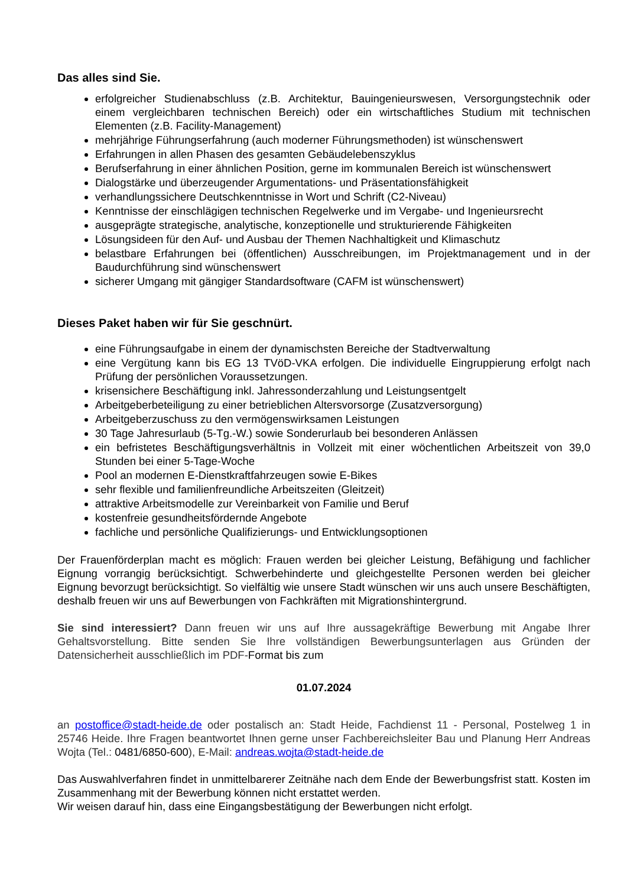Das alles sind Sie.
erfolgreicher Studienabschluss (z.B. Architektur, Bauingenieurswesen, Versorgungstechnik oder einem vergleichbaren technischen Bereich) oder ein wirtschaftliches Studium mit technischen Elementen (z.B. Facility-Management)
mehrjährige Führungserfahrung (auch moderner Führungsmethoden) ist wünschenswert
Erfahrungen in allen Phasen des gesamten Gebäudelebenszyklus
Berufserfahrung in einer ähnlichen Position, gerne im kommunalen Bereich ist wünschenswert
Dialogstärke und überzeugender Argumentations- und Präsentationsfähigkeit
verhandlungssichere Deutschkenntnisse in Wort und Schrift (C2-Niveau)
Kenntnisse der einschlägigen technischen Regelwerke und im Vergabe- und Ingenieursrecht
ausgeprägte strategische, analytische, konzeptionelle und strukturierende Fähigkeiten
Lösungsideen für den Auf- und Ausbau der Themen Nachhaltigkeit und Klimaschutz
belastbare Erfahrungen bei (öffentlichen) Ausschreibungen, im Projektmanagement und in der Baudurchführung sind wünschenswert
sicherer Umgang mit gängiger Standardsoftware (CAFM ist wünschenswert)
Dieses Paket haben wir für Sie geschnürt.
eine Führungsaufgabe in einem der dynamischsten Bereiche der Stadtverwaltung
eine Vergütung kann bis EG 13 TVöD-VKA erfolgen. Die individuelle Eingruppierung erfolgt nach Prüfung der persönlichen Voraussetzungen.
krisensichere Beschäftigung inkl. Jahressonderzahlung und Leistungsentgelt
Arbeitgeberbeteiligung zu einer betrieblichen Altersvorsorge (Zusatzversorgung)
Arbeitgeberzuschuss zu den vermögenswirksamen Leistungen
30 Tage Jahresurlaub (5-Tg.-W.) sowie Sonderurlaub bei besonderen Anlässen
ein befristetes Beschäftigungsverhältnis in Vollzeit mit einer wöchentlichen Arbeitszeit von 39,0 Stunden bei einer 5-Tage-Woche
Pool an modernen E-Dienstkraftfahrzeugen sowie E-Bikes
sehr flexible und familienfreundliche Arbeitszeiten (Gleitzeit)
attraktive Arbeitsmodelle zur Vereinbarkeit von Familie und Beruf
kostenfreie gesundheitsfördernde Angebote
fachliche und persönliche Qualifizierungs- und Entwicklungsoptionen
Der Frauenförderplan macht es möglich: Frauen werden bei gleicher Leistung, Befähigung und fachlicher Eignung vorrangig berücksichtigt. Schwerbehinderte und gleichgestellte Personen werden bei gleicher Eignung bevorzugt berücksichtigt. So vielfältig wie unsere Stadt wünschen wir uns auch unsere Beschäftigten, deshalb freuen wir uns auf Bewerbungen von Fachkräften mit Migrationshintergrund.
Sie sind interessiert? Dann freuen wir uns auf Ihre aussagekräftige Bewerbung mit Angabe Ihrer Gehaltsvorstellung. Bitte senden Sie Ihre vollständigen Bewerbungsunterlagen aus Gründen der Datensicherheit ausschließlich im PDF-Format bis zum
01.07.2024
an postoffice@stadt-heide.de oder postalisch an: Stadt Heide, Fachdienst 11 - Personal, Postelweg 1 in 25746 Heide. Ihre Fragen beantwortet Ihnen gerne unser Fachbereichsleiter Bau und Planung Herr Andreas Wojta (Tel.: 0481/6850-600), E-Mail: andreas.wojta@stadt-heide.de
Das Auswahlverfahren findet in unmittelbarerer Zeitnähe nach dem Ende der Bewerbungsfrist statt. Kosten im Zusammenhang mit der Bewerbung können nicht erstattet werden.
Wir weisen darauf hin, dass eine Eingangsbestätigung der Bewerbungen nicht erfolgt.